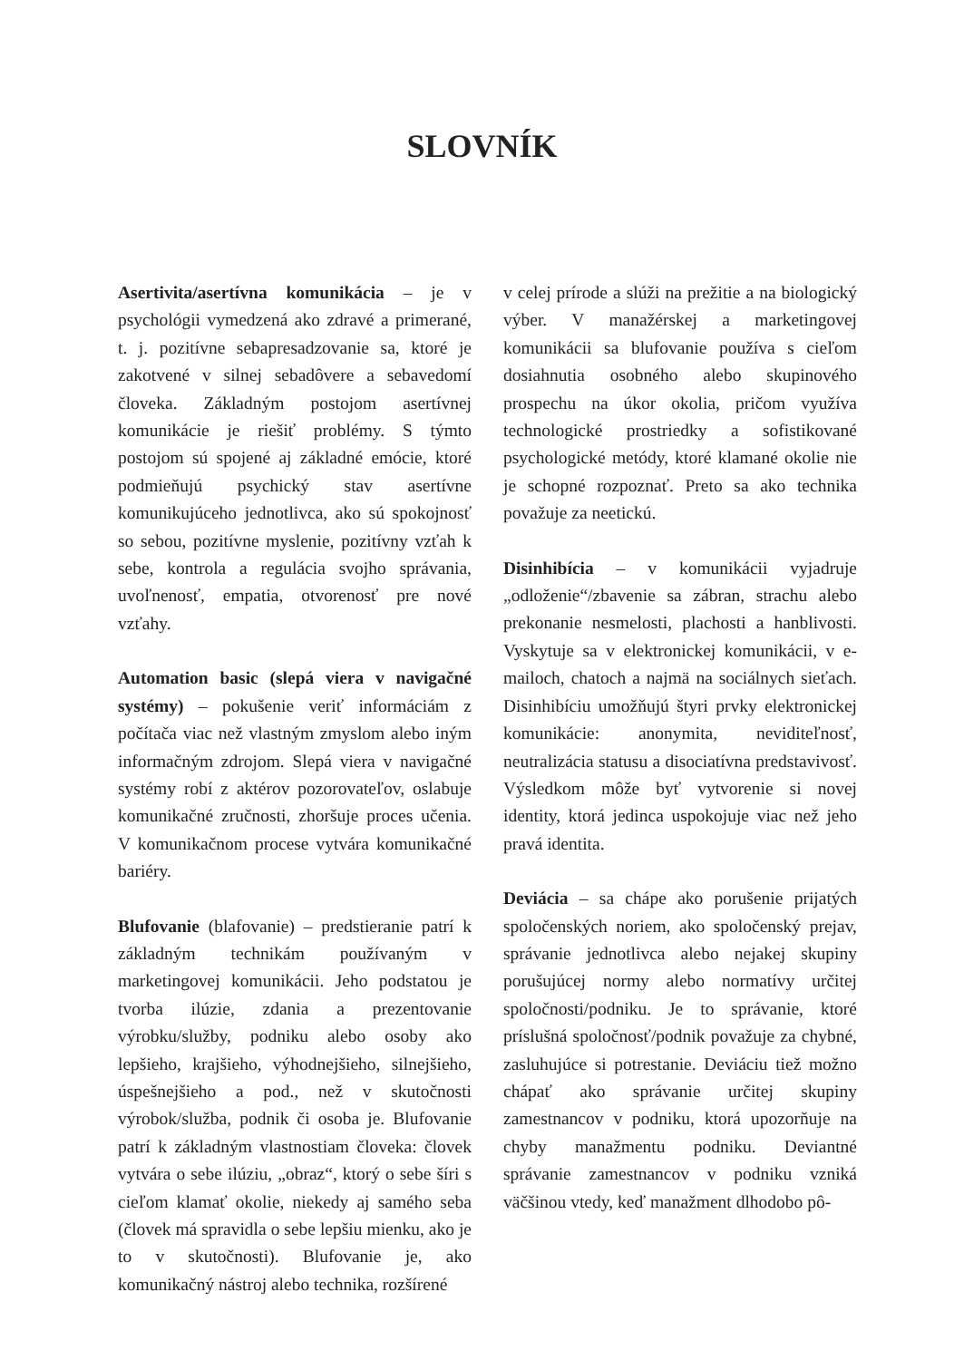SLOVNÍK
Asertivita/asertívna komunikácia – je v psychológii vymedzená ako zdravé a primerané, t. j. pozitívne sebapresadzovanie sa, ktoré je zakotvené v silnej sebadôvere a sebavedomí človeka. Základným postojom asertívnej komunikácie je riešiť problémy. S týmto postojom sú spojené aj základné emócie, ktoré podmieňujú psychický stav asertívne komunikujúceho jednotlivca, ako sú spokojnosť so sebou, pozitívne myslenie, pozitívny vzťah k sebe, kontrola a regulácia svojho správania, uvoľnenosť, empatia, otvorenosť pre nové vzťahy.
Automation basic (slepá viera v navigačné systémy) – pokušenie veriť informáciám z počítača viac než vlastným zmyslom alebo iným informačným zdrojom. Slepá viera v navigačné systémy robí z aktérov pozorovateľov, oslabuje komunikačné zručnosti, zhoršuje proces učenia. V komunikačnom procese vytvára komunikačné bariéry.
Blufovanie (blafovanie) – predstieranie patrí k základným technikám používaným v marketingovej komunikácii. Jeho podstatou je tvorba ilúzie, zdania a prezentovanie výrobku/služby, podniku alebo osoby ako lepšieho, krajšieho, výhodnejšieho, silnejšieho, úspešnejšieho a pod., než v skutočnosti výrobok/služba, podnik či osoba je. Blufovanie patrí k základným vlastnostiam človeka: človek vytvára o sebe ilúziu, „obraz“, ktorý o sebe šíri s cieľom klamať okolie, niekedy aj samého seba (človek má spravidla o sebe lepšiu mienku, ako je to v skutočnosti). Blufovanie je, ako komunikačný nástroj alebo technika, rozšírené
v celej prírode a slúži na prežitie a na biologický výber. V manažérskej a marketingovej komunikácii sa blufovanie používa s cieľom dosiahnutia osobného alebo skupinového prospechu na úkor okolia, pričom využíva technologické prostriedky a sofistikované psychologické metódy, ktoré klamané okolie nie je schopné rozpoznať. Preto sa ako technika považuje za neetickú.
Disinhibícia – v komunikácii vyjadruje „odloženie“/zbavenie sa zábran, strachu alebo prekonanie nesmelosti, plachosti a hanblivosti. Vyskytuje sa v elektronickej komunikácii, v e-mailoch, chatoch a najmä na sociálnych sieťach. Disinhibíciu umožňujú štyri prvky elektronickej komunikácie: anonymita, neviditeľnosť, neutralizácia statusu a disociatívna predstavivosť. Výsledkom môže byť vytvorenie si novej identity, ktorá jedinca uspokojuje viac než jeho pravá identita.
Deviácia – sa chápe ako porušenie prijatých spoločenských noriem, ako spoločenský prejav, správanie jednotlivca alebo nejakej skupiny porušujúcej normy alebo normatívy určitej spoločnosti/podniku. Je to správanie, ktoré príslušná spoločnosť/podnik považuje za chybné, zasluhujúce si potrestanie. Deviáciu tiež možno chápať ako správanie určitej skupiny zamestnancov v podniku, ktorá upozorňuje na chyby manažmentu podniku. Deviantné správanie zamestnancov v podniku vzniká väčšinou vtedy, keď manažment dlhodobo pô-